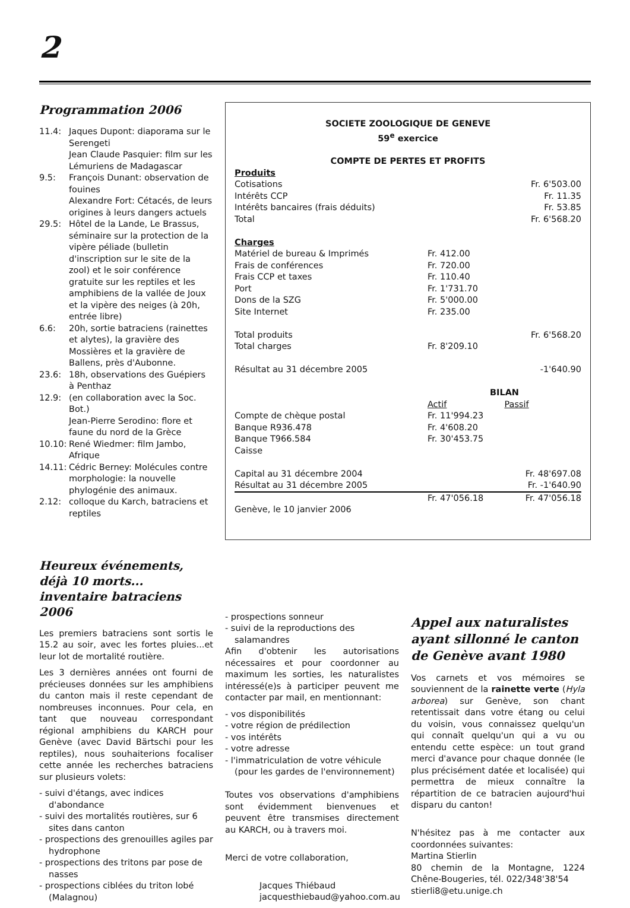2
Programmation 2006
| 11.4: | Jaques Dupont: diaporama sur le Serengeti Jean Claude Pasquier: film sur les Lémuriens de Madagascar |
| 9.5: | François Dunant: observation de fouines Alexandre Fort: Cétacés, de leurs origines à leurs dangers actuels |
| 29.5: | Hôtel de la Lande, Le Brassus, séminaire sur la protection de la vipère péliade (bulletin d'inscription sur le site de la zool) et le soir conférence gratuite sur les reptiles et les amphibiens de la vallée de Joux et la vipère des neiges (à 20h, entrée libre) |
| 6.6: | 20h, sortie batraciens (rainettes et alytes), la gravière des Mossières et la gravière de Ballens, près d'Aubonne. |
| 23.6: | 18h, observations des Guépiers à Penthaz |
| 12.9: | (en collaboration avec la Soc. Bot.) Jean-Pierre Serodino: flore et faune du nord de la Grèce |
| 10.10: | René Wiedmer: film Jambo, Afrique |
| 14.11: | Cédric Berney: Molécules contre morphologie: la nouvelle phylogénie des animaux. |
| 2.12: | colloque du Karch, batraciens et reptiles |
SOCIETE ZOOLOGIQUE DE GENEVE
59<sup>e</sup> exercice
COMPTE DE PERTES ET PROFITS
| Produits | | |
| Cotisations | | Fr. 6'503.00 |
| Intérêts CCP | | Fr. 11.35 |
| Intérêts bancaires (frais déduits) | | Fr. 53.85 |
| Total | | Fr. 6'568.20 |
| Charges | | |
| Matériel de bureau & Imprimés | Fr. 412.00 | |
| Frais de conférences | Fr. 720.00 | |
| Frais CCP et taxes | Fr. 110.40 | |
| Port | Fr. 1'731.70 | |
| Dons de la SZG | Fr. 5'000.00 | |
| Site Internet | Fr. 235.00 | |
| Total produits | | Fr. 6'568.20 |
| Total charges | Fr. 8'209.10 | |
| Résultat au 31 décembre 2005 | | -1'640.90 |
| | BILAN | |
| | Actif | Passif |
| Compte de chèque postal | Fr. 11'994.23 | |
| Banque R936.478 | Fr. 4'608.20 | |
| Banque T966.584 | Fr. 30'453.75 | |
| Caisse | | |
| Capital au 31 décembre 2004 | | Fr. 48'697.08 |
| Résultat au 31 décembre 2005 | | Fr. -1'640.90 |
| | Fr. 47'056.18 | Fr. 47'056.18 |
| Genève, le 10 janvier 2006 | | |
Heureux événements, déjà 10 morts... inventaire batraciens 2006
Les premiers batraciens sont sortis le 15.2 au soir, avec les fortes pluies...et leur lot de mortalité routière.
Les 3 dernières années ont fourni de précieuses données sur les amphibiens du canton mais il reste cependant de nombreuses inconnues. Pour cela, en tant que nouveau correspondant régional amphibiens du KARCH pour Genève (avec David Bärtschi pour les reptiles), nous souhaiterions focaliser cette année les recherches batraciens sur plusieurs volets:
- suivi d'étangs, avec indices d'abondance
- suivi des mortalités routières, sur 6 sites dans canton
- prospections des grenouilles agiles par hydrophone
- prospections des tritons par pose de nasses
- prospections ciblées du triton lobé (Malagnou)
- prospections sonneur
- suivi de la reproductions des salamandres
Afin d'obtenir les autorisations nécessaires et pour coordonner au maximum les sorties, les naturalistes intéressé(e)s à participer peuvent me contacter par mail, en mentionnant:
- vos disponibilités
- votre région de prédilection
- vos intérêts
- votre adresse
- l'immatriculation de votre véhicule (pour les gardes de l'environnement)
Toutes vos observations d'amphibiens sont évidemment bienvenues et peuvent être transmises directement au KARCH, ou à travers moi.
Merci de votre collaboration,
Jacques Thiébaud
jacquesthiebaud@yahoo.com.au
Appel aux naturalistes ayant sillonné le canton de Genève avant 1980
Vos carnets et vos mémoires se souviennent de la rainette verte (Hyla arborea) sur Genève, son chant retentissait dans votre étang ou celui du voisin, vous connaissez quelqu'un qui connaît quelqu'un qui a vu ou entendu cette espèce: un tout grand merci d'avance pour chaque donnée (le plus précisément datée et localisée) qui permettra de mieux connaître la répartition de ce batracien aujourd'hui disparu du canton!
N'hésitez pas à me contacter aux coordonnées suivantes:
Martina Stierlin
80 chemin de la Montagne, 1224 Chêne-Bougeries, tél. 022/348'38'54
stierli8@etu.unige.ch